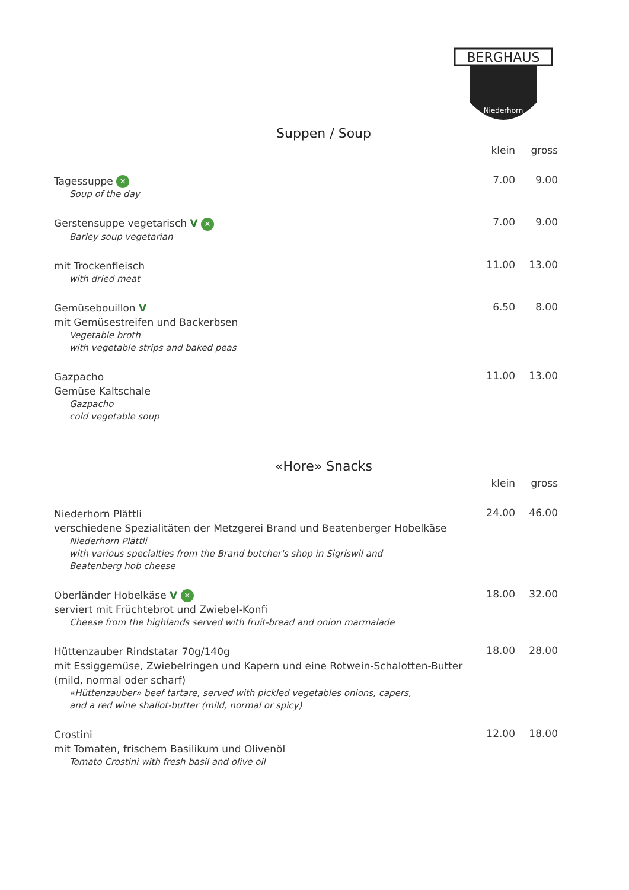BERGHAUS
Niederhorn
Suppen / Soup
klein gross
Tagessuppe ✕
Soup of the day
7.00 9.00
Gerstensuppe vegetarisch V ✕
Barley soup vegetarian
7.00 9.00
mit Trockenfleisch
with dried meat
11.00 13.00
Gemüsebouillon V
mit Gemüsestreifen und Backerbsen
Vegetable broth
with vegetable strips and baked peas
6.50 8.00
Gazpacho
Gemüse Kaltschale
Gazpacho
cold vegetable soup
11.00 13.00
«Hore» Snacks
klein gross
Niederhorn Plättli
verschiedene Spezialitäten der Metzgerei Brand und Beatenberger Hobelkäse
Niederhorn Plättli
with various specialties from the Brand butcher's shop in Sigriswil and
Beatenberg hob cheese
24.00 46.00
Oberländer Hobelkäse V ✕
serviert mit Früchtebrot und Zwiebel-Konfi
Cheese from the highlands served with fruit-bread and onion marmalade
18.00 32.00
Hüttenzauber Rindstatar 70g/140g
mit Essiggemüse, Zwiebelringen und Kapern und eine Rotwein-Schalotten-Butter (mild, normal oder scharf)
«Hüttenzauber» beef tartare, served with pickled vegetables onions, capers,
and a red wine shallot-butter (mild, normal or spicy)
18.00 28.00
Crostini
mit Tomaten, frischem Basilikum und Olivenöl
Tomato Crostini with fresh basil and olive oil
12.00 18.00